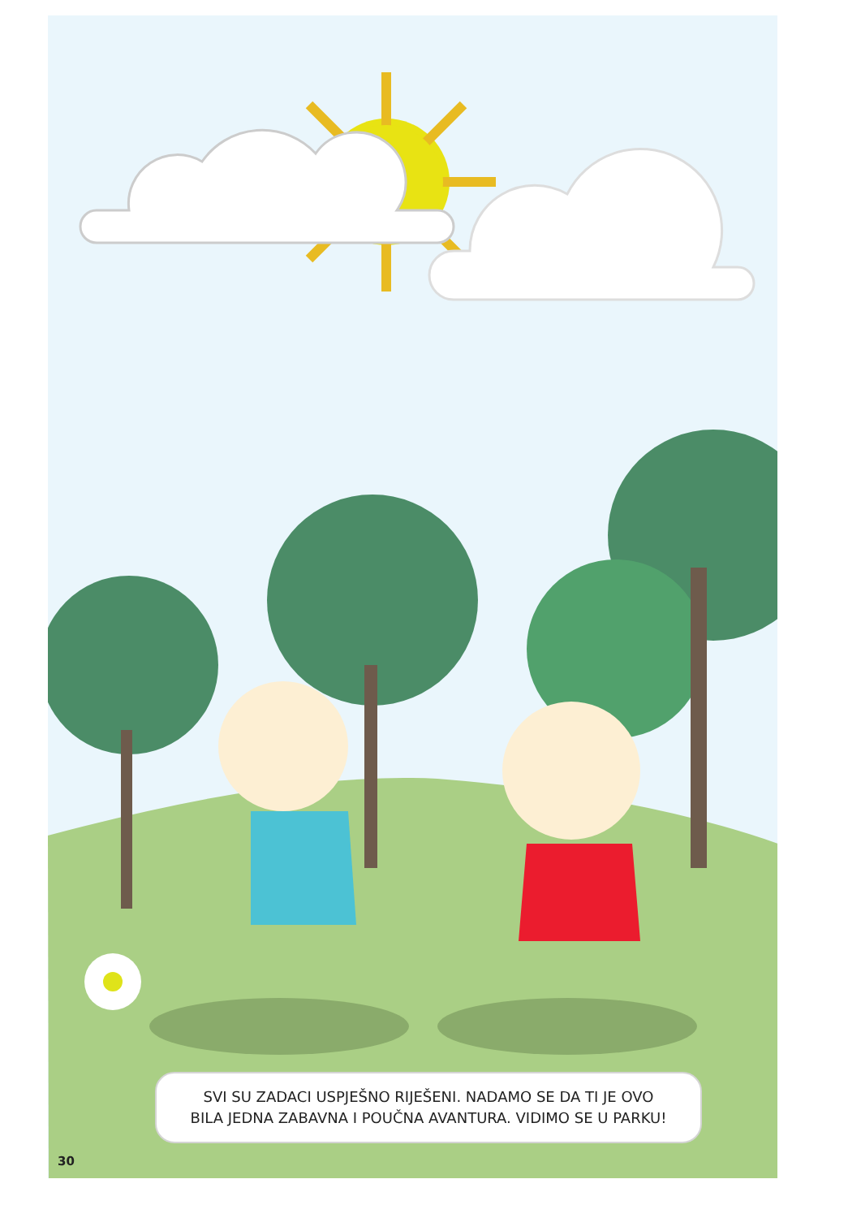SVI SU ZADACI USPJEŠNO RIJEŠENI. NADAMO SE DA TI JE OVO
BILA JEDNA ZABAVNA I POUČNA AVANTURA. VIDIMO SE U PARKU!
30